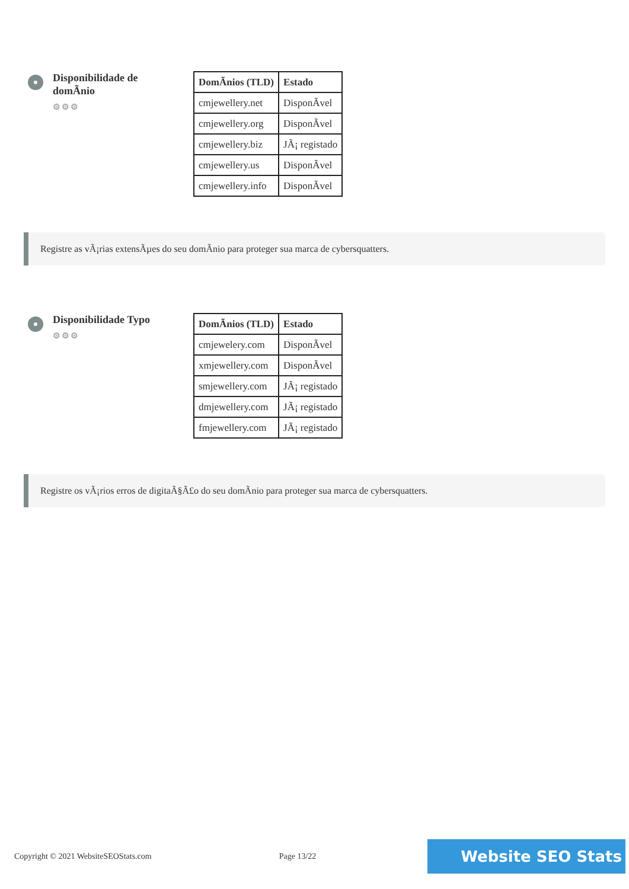Disponibilidade de domÃnio
⚙⚙⚙
| DomÃnios (TLD) | Estado |
| --- | --- |
| cmjewellery.net | DisponÃvel |
| cmjewellery.org | DisponÃvel |
| cmjewellery.biz | JÃ¡ registado |
| cmjewellery.us | DisponÃvel |
| cmjewellery.info | DisponÃvel |
Registre as vÃ¡rias extensÃµes do seu domÃnio para proteger sua marca de cybersquatters.
Disponibilidade Typo
⚙⚙⚙
| DomÃnios (TLD) | Estado |
| --- | --- |
| cmjewelery.com | DisponÃvel |
| xmjewellery.com | DisponÃvel |
| smjewellery.com | JÃ¡ registado |
| dmjewellery.com | JÃ¡ registado |
| fmjewellery.com | JÃ¡ registado |
Registre os vÃ¡rios erros de digitaÃ§Ã£o do seu domÃnio para proteger sua marca de cybersquatters.
Copyright © 2021 WebsiteSEOStats.com Page 13/22 Website SEO Stats